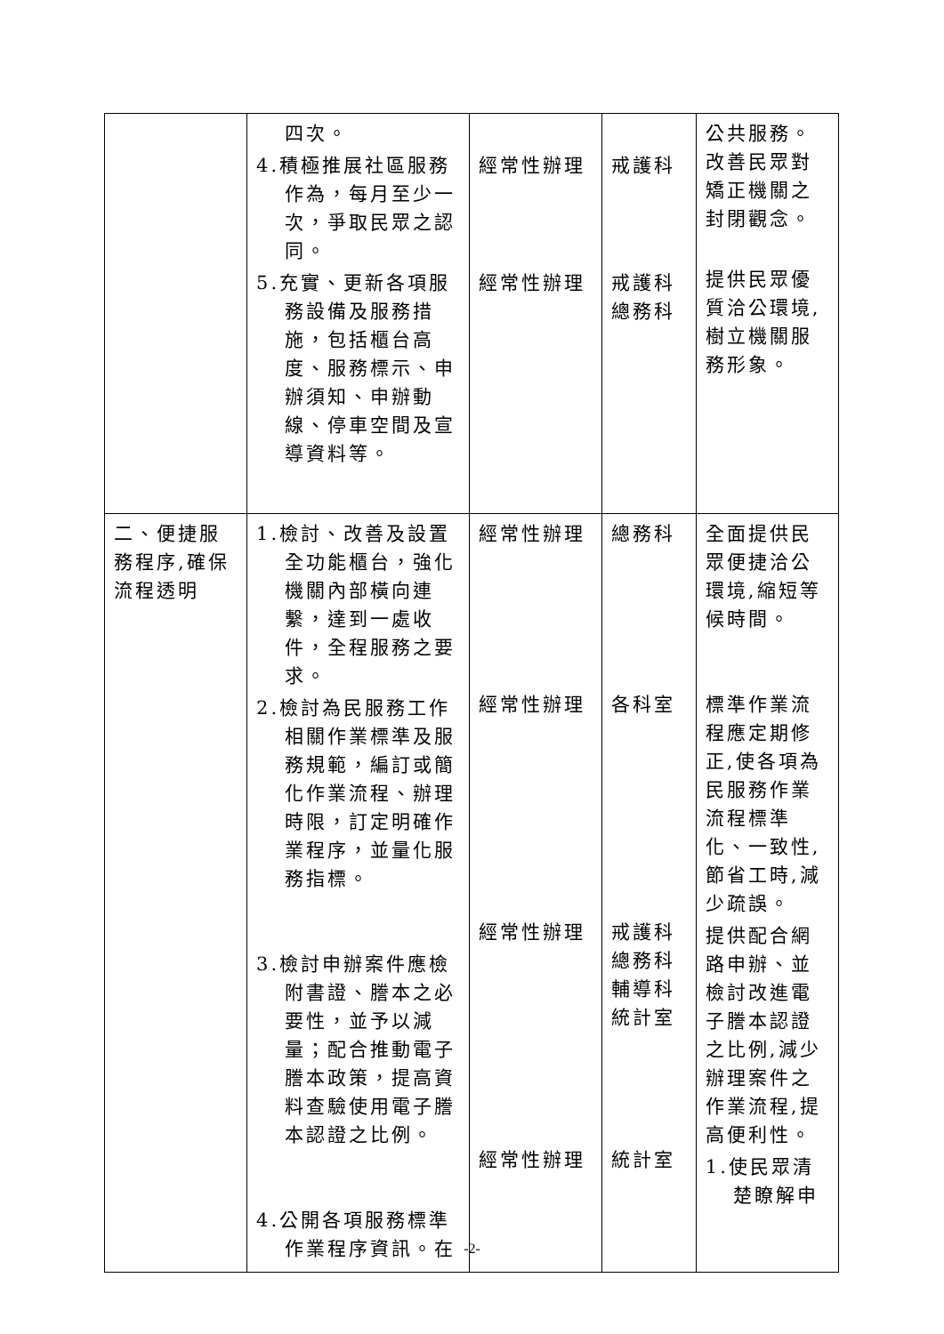| | 四次。 4.積極推展社區服務作為，每月至少一次，爭取民眾之認同。 5.充實、更新各項服務設備及服務措施，包括櫃台高度、服務標示、申辦須知、申辦動線、停車空間及宣導資料等。 | 經常性辦理 經常性辦理 | 戒護科 戒護科 總務科 | 公共服務。 改善民眾對矯正機關之封閉觀念。 提供民眾優質洽公環境,樹立機關服務形象。 |
| 二、便捷服務程序,確保流程透明 | 1.檢討、改善及設置全功能櫃台，強化機關內部橫向連繫，達到一處收件，全程服務之要求。 2.檢討為民服務工作相關作業標準及服務規範，編訂或簡化作業流程、辦理時限，訂定明確作業程序，並量化服務指標。 3.檢討申辦案件應檢附書證、謄本之必要性，並予以減量；配合推動電子謄本政策，提高資料查驗使用電子謄本認證之比例。 4.公開各項服務標準作業程序資訊。在 | 經常性辦理 經常性辦理 經常性辦理 經常性辦理 | 總務科 各科室 戒護科 總務科 輔導科 統計室 統計室 | 全面提供民眾便捷洽公環境,縮短等候時間。 標準作業流程應定期修正,使各項為民服務作業流程標準化、一致性,節省工時,減少疏誤。 提供配合網路申辦、並檢討改進電子謄本認證之比例,減少辦理案件之作業流程,提高便利性。 1.使民眾清楚瞭解申 |
-2-